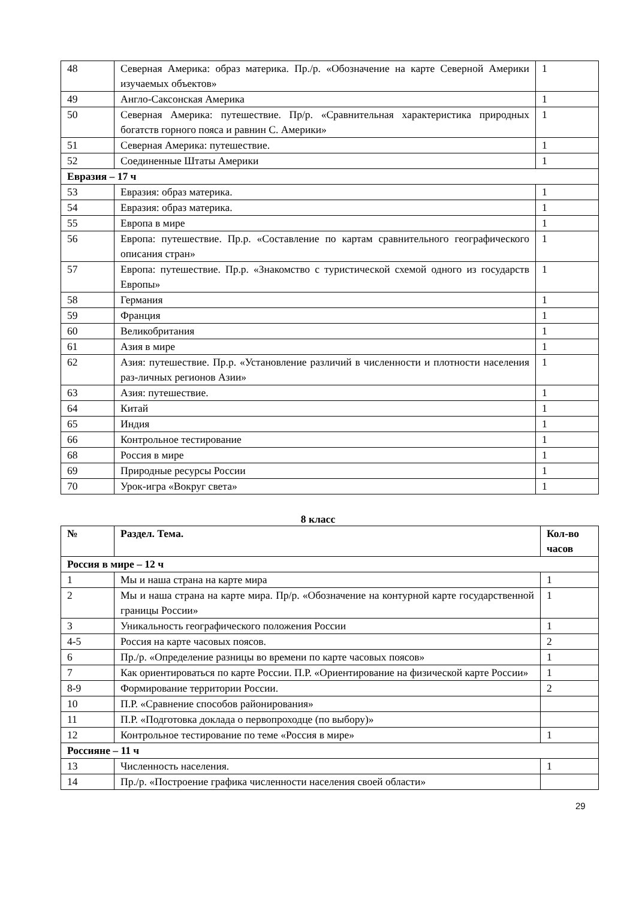| 48 | Северная Америка: образ материка. Пр./р. «Обозначение на карте Северной Америки изучаемых объектов» | 1 |
| 49 | Англо-Саксонская Америка | 1 |
| 50 | Северная Америка: путешествие. Пр/р. «Сравнительная характеристика природных богатств горного пояса и равнин С. Америки» | 1 |
| 51 | Северная Америка: путешествие. | 1 |
| 52 | Соединенные Штаты Америки | 1 |
| Евразия – 17 ч | | |
| 53 | Евразия: образ материка. | 1 |
| 54 | Евразия: образ материка. | 1 |
| 55 | Европа в мире | 1 |
| 56 | Европа: путешествие. Пр.р. «Составление по картам сравнительного географического описания стран» | 1 |
| 57 | Европа: путешествие. Пр.р. «Знакомство с туристической схемой одного из государств Европы» | 1 |
| 58 | Германия | 1 |
| 59 | Франция | 1 |
| 60 | Великобритания | 1 |
| 61 | Азия в мире | 1 |
| 62 | Азия: путешествие. Пр.р. «Установление различий в численности и плотности населения раз-личных регионов Азии» | 1 |
| 63 | Азия: путешествие. | 1 |
| 64 | Китай | 1 |
| 65 | Индия | 1 |
| 66 | Контрольное тестирование | 1 |
| 68 | Россия в мире | 1 |
| 69 | Природные ресурсы России | 1 |
| 70 | Урок-игра «Вокруг света» | 1 |
8 класс
| № | Раздел. Тема. | Кол-во часов |
| --- | --- | --- |
| Россия в мире – 12 ч | | |
| 1 | Мы и наша страна на карте мира | 1 |
| 2 | Мы и наша страна на карте мира. Пр/р. «Обозначение на контурной карте государственной границы России» | 1 |
| 3 | Уникальность географического положения России | 1 |
| 4-5 | Россия на карте часовых поясов. | 2 |
| 6 | Пр./р. «Определение разницы во времени по карте часовых поясов» | 1 |
| 7 | Как ориентироваться по карте России. П.Р. «Ориентирование на физической карте России» | 1 |
| 8-9 | Формирование территории России. | 2 |
| 10 | П.Р. «Сравнение способов районирования» | |
| 11 | П.Р. «Подготовка доклада о первопроходце (по выбору)» | |
| 12 | Контрольное тестирование по теме «Россия в мире» | 1 |
| Россияне – 11 ч | | |
| 13 | Численность населения. | 1 |
| 14 | Пр./р. «Построение графика численности населения своей области» | |
29